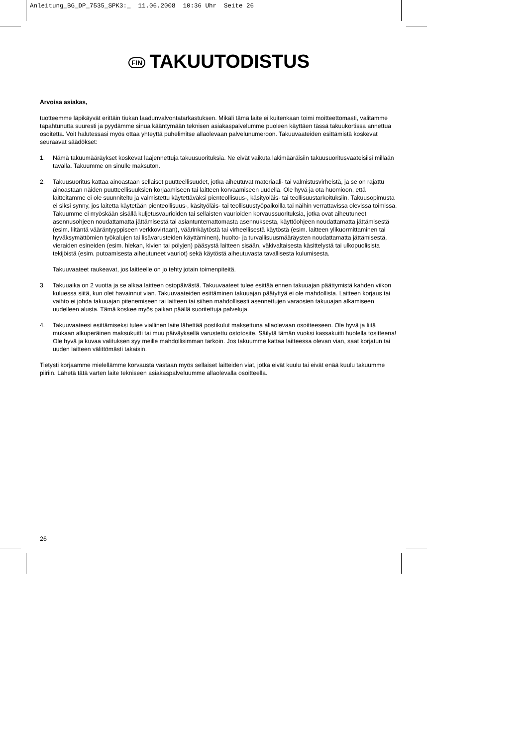Anleitung_BG_DP_7535_SPK3:_ 11.06.2008 10:36 Uhr Seite 26
FIN TAKUUTODISTUS
Arvoisa asiakas,
tuotteemme läpikäyvät erittäin tiukan laadunvalvontatarkastuksen. Mikäli tämä laite ei kuitenkaan toimi moitteettomasti, valitamme tapahtunutta suuresti ja pyydämme sinua kääntymään teknisen asiakaspalvelumme puoleen käyttäen tässä takuukortissa annettua osoitetta. Voit halutessasi myös ottaa yhteyttä puhelimitse allaolevaan palvelunumeroon. Takuuvaateiden esittämistä koskevat seuraavat säädökset:
1. Nämä takuumääräykset koskevat laajennettuja takuusuorituksia. Ne eivät vaikuta lakimääräisiin takuusuoritusvaateisiisi millään tavalla. Takuumme on sinulle maksuton.
2. Takuusuoritus kattaa ainoastaan sellaiset puutteellisuudet, jotka aiheutuvat materiaali- tai valmistusvirheistä, ja se on rajattu ainoastaan näiden puutteellisuuksien korjaamiseen tai laitteen korvaamiseen uudella. Ole hyvä ja ota huomioon, että laitteitamme ei ole suunniteltu ja valmistettu käytettäväksi pienteollisuus-, käsityöläis- tai teollisuustarkoituksiin. Takuusopimusta ei siksi synny, jos laitetta käytetään pienteollisuus-, käsityöläis- tai teollisuustyöpaikoilla tai näihin verrattavissa olevissa toimissa. Takuumme ei myöskään sisällä kuljetusvaurioiden tai sellaisten vaurioiden korvaussuorituksia, jotka ovat aiheutuneet asennusohjeen noudattamatta jättämisestä tai asiantuntemattomasta asennuksesta, käyttöohjeen noudattamatta jättämisestä (esim. liitäntä vääräntyyppiseen verkkovirtaan), väärinkäytöstä tai virheellisestä käytöstä (esim. laitteen ylikuormittaminen tai hyväksymättömien työkalujen tai lisävarusteiden käyttäminen), huolto- ja turvallisuusmääräysten noudattamatta jättämisestä, vieraiden esineiden (esim. hiekan, kivien tai pölyjen) pääsystä laitteen sisään, väkivaltaisesta käsittelystä tai ulkopuolisista tekijöistä (esim. putoamisesta aiheutuneet vauriot) sekä käytöstä aiheutuvasta tavallisesta kulumisesta.
Takuuvaateet raukeavat, jos laitteelle on jo tehty jotain toimenpiteitä.
3. Takuuaika on 2 vuotta ja se alkaa laitteen ostopäivästä. Takuuvaateet tulee esittää ennen takuuajan päättymistä kahden viikon kuluessa siitä, kun olet havainnut vian. Takuuvaateiden esittäminen takuuajan päätyttyä ei ole mahdollista. Laitteen korjaus tai vaihto ei johda takuuajan pitenemiseen tai laitteen tai siihen mahdollisesti asennettujen varaosien takuuajan alkamiseen uudelleen alusta. Tämä koskee myös paikan päällä suoritettuja palveluja.
4. Takuuvaateesi esittämiseksi tulee viallinen laite lähettää postikulut maksettuna allaolevaan osoitteeseen. Ole hyvä ja liitä mukaan alkuperäinen maksukuitti tai muu päiväyksellä varustettu ostotosite. Säilytä tämän vuoksi kassakuitti huolella tositteena! Ole hyvä ja kuvaa valituksen syy meille mahdollisimman tarkoin. Jos takuumme kattaa laitteessa olevan vian, saat korjatun tai uuden laitteen välittömästi takaisin.
Tietysti korjaamme mielellämme korvausta vastaan myös sellaiset laitteiden viat, jotka eivät kuulu tai eivät enää kuulu takuumme piiriin. Lähetä tätä varten laite tekniseen asiakaspalveluumme allaolevalla osoitteella.
26